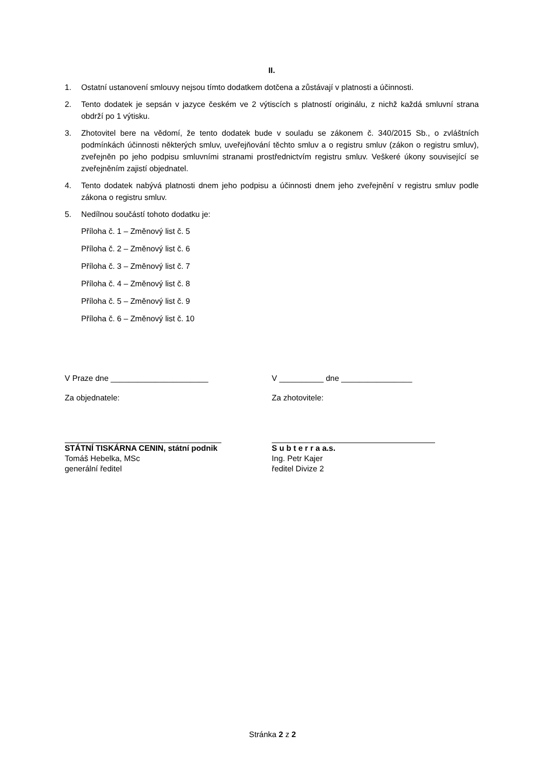II.
1. Ostatní ustanovení smlouvy nejsou tímto dodatkem dotčena a zůstávají v platnosti a účinnosti.
2. Tento dodatek je sepsán v jazyce českém ve 2 výtiscích s platností originálu, z nichž každá smluvní strana obdrží po 1 výtisku.
3. Zhotovitel bere na vědomí, že tento dodatek bude v souladu se zákonem č. 340/2015 Sb., o zvláštních podmínkách účinnosti některých smluv, uveřejňování těchto smluv a o registru smluv (zákon o registru smluv), zveřejněn po jeho podpisu smluvními stranami prostřednictvím registru smluv. Veškeré úkony související se zveřejněním zajistí objednatel.
4. Tento dodatek nabývá platnosti dnem jeho podpisu a účinnosti dnem jeho zveřejnění v registru smluv podle zákona o registru smluv.
5. Nedílnou součástí tohoto dodatku je:
Příloha č. 1 – Změnový list č. 5
Příloha č. 2 – Změnový list č. 6
Příloha č. 3 – Změnový list č. 7
Příloha č. 4 – Změnový list č. 8
Příloha č. 5 – Změnový list č. 9
Příloha č. 6 – Změnový list č. 10
V Praze dne ______________________
Za objednatele:
STÁTNÍ TISKÁRNA CENIN, státní podnik
Tomáš Hebelka, MSc
generální ředitel
V __________ dne ________________
Za zhotovitele:
S u b t e r r a a.s.
Ing. Petr Kajer
ředitel Divize 2
Stránka 2 z 2